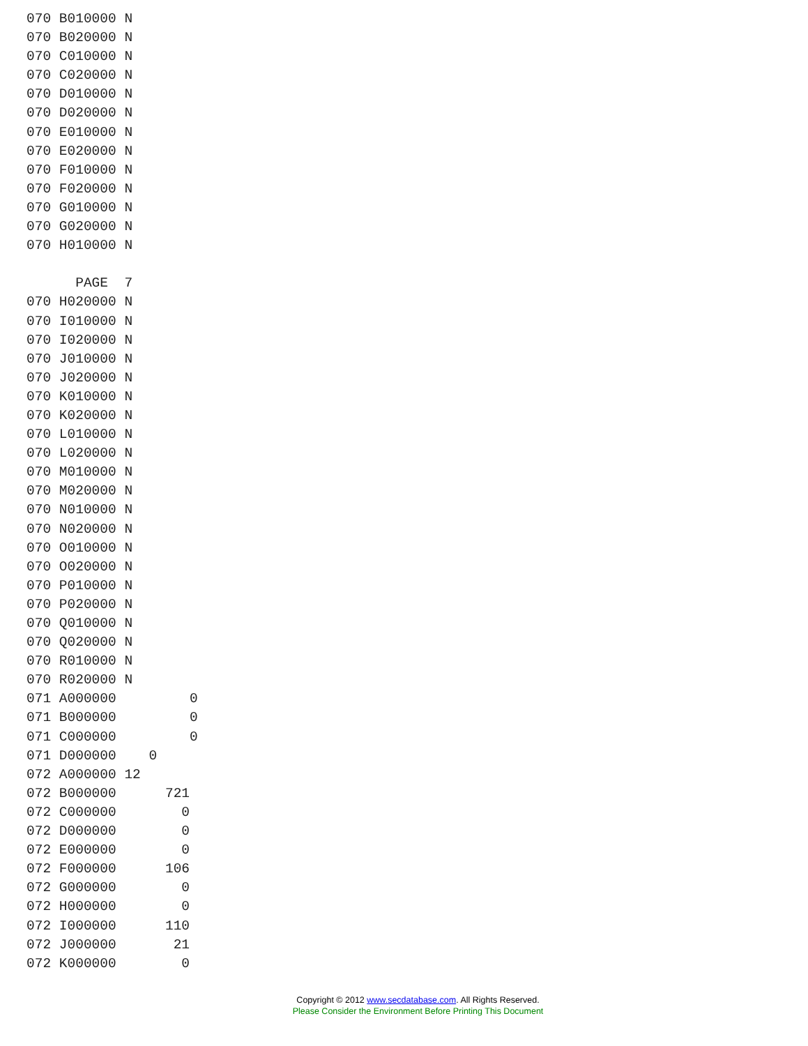070 B010000 N
070 B020000 N
070 C010000 N
070 C020000 N
070 D010000 N
070 D020000 N
070 E010000 N
070 E020000 N
070 F010000 N
070 F020000 N
070 G010000 N
070 G020000 N
070 H010000 N

      PAGE  7
070 H020000 N
070 I010000 N
070 I020000 N
070 J010000 N
070 J020000 N
070 K010000 N
070 K020000 N
070 L010000 N
070 L020000 N
070 M010000 N
070 M020000 N
070 N010000 N
070 N020000 N
070 O010000 N
070 O020000 N
070 P010000 N
070 P020000 N
070 Q010000 N
070 Q020000 N
070 R010000 N
070 R020000 N
071 A000000         0
071 B000000         0
071 C000000         0
071 D000000    0
072 A000000 12
072 B000000      721
072 C000000        0
072 D000000        0
072 E000000        0
072 F000000      106
072 G000000        0
072 H000000        0
072 I000000      110
072 J000000       21
072 K000000        0
Copyright © 2012 www.secdatabase.com. All Rights Reserved.
Please Consider the Environment Before Printing This Document